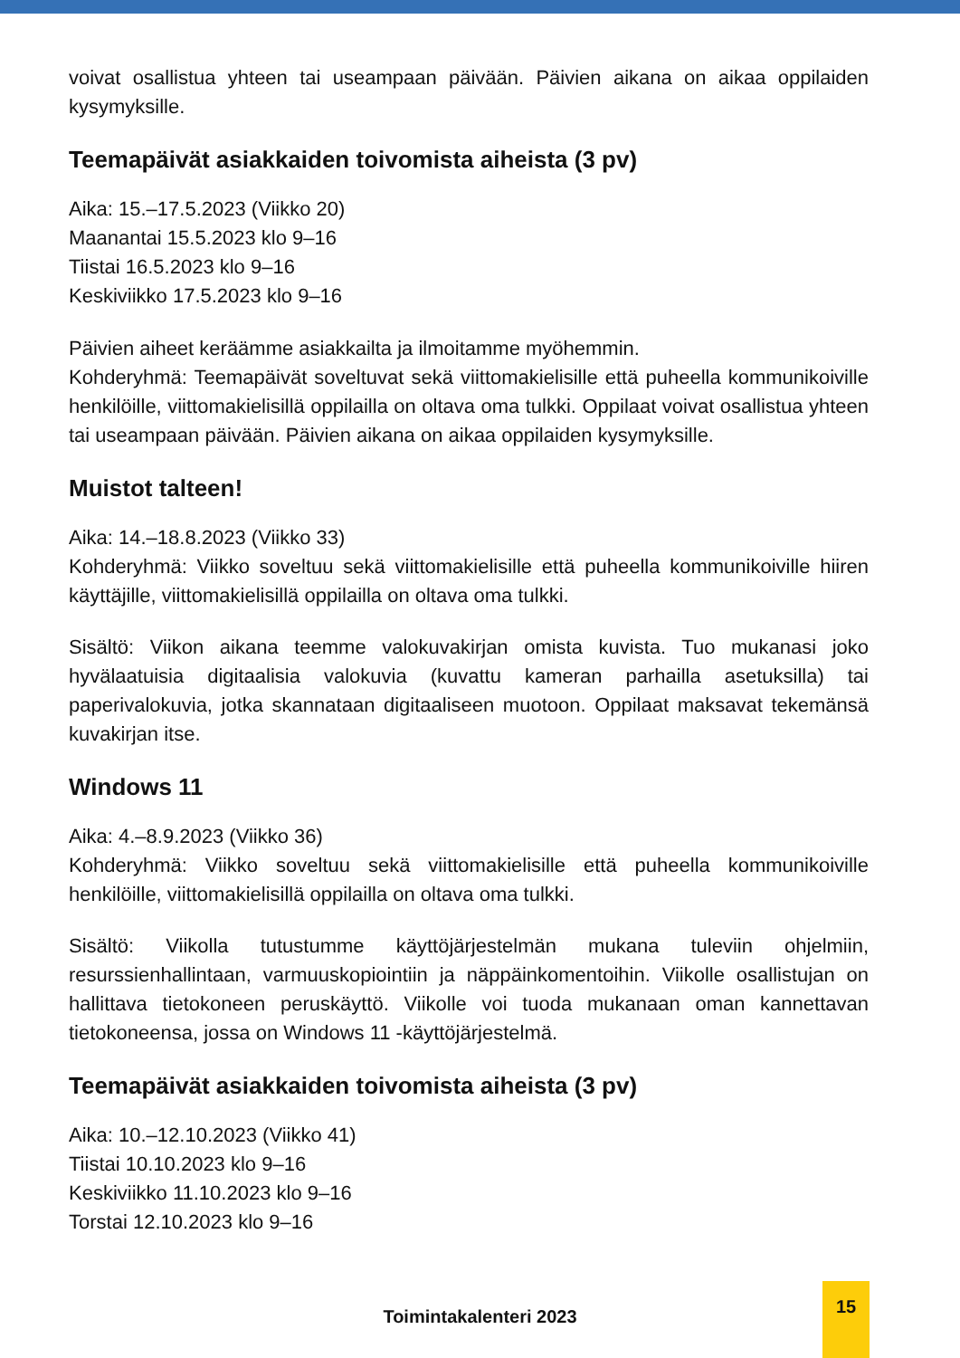voivat osallistua yhteen tai useampaan päivään. Päivien aikana on aikaa oppilaiden kysymyksille.
Teemapäivät asiakkaiden toivomista aiheista (3 pv)
Aika: 15.–17.5.2023 (Viikko 20)
Maanantai 15.5.2023 klo 9–16
Tiistai 16.5.2023 klo 9–16
Keskiviikko 17.5.2023 klo 9–16
Päivien aiheet keräämme asiakkailta ja ilmoitamme myöhemmin.
Kohderyhmä: Teemapäivät soveltuvat sekä viittomakielisille että puheella kommunikoiville henkilöille, viittomakielisillä oppilailla on oltava oma tulkki. Oppilaat voivat osallistua yhteen tai useampaan päivään. Päivien aikana on aikaa oppilaiden kysymyksille.
Muistot talteen!
Aika: 14.–18.8.2023 (Viikko 33)
Kohderyhmä: Viikko soveltuu sekä viittomakielisille että puheella kommunikoiville hiiren käyttäjille, viittomakielisillä oppilailla on oltava oma tulkki.
Sisältö: Viikon aikana teemme valokuvakirjan omista kuvista. Tuo mukanasi joko hyvälaatuisia digitaalisia valokuvia (kuvattu kameran parhailla asetuksilla) tai paperivalokuvia, jotka skannataan digitaaliseen muotoon. Oppilaat maksavat tekemänsä kuvakirjan itse.
Windows 11
Aika: 4.–8.9.2023 (Viikko 36)
Kohderyhmä: Viikko soveltuu sekä viittomakielisille että puheella kommunikoiville henkilöille, viittomakielisillä oppilailla on oltava oma tulkki.
Sisältö: Viikolla tutustumme käyttöjärjestelmän mukana tuleviin ohjelmiin, resurssienhallintaan, varmuuskopiointiin ja näppäinkomentoihin. Viikolle osallistujan on hallittava tietokoneen peruskäyttö. Viikolle voi tuoda mukanaan oman kannettavan tietokoneensa, jossa on Windows 11 -käyttöjärjestelmä.
Teemapäivät asiakkaiden toivomista aiheista (3 pv)
Aika: 10.–12.10.2023 (Viikko 41)
Tiistai 10.10.2023 klo 9–16
Keskiviikko 11.10.2023 klo 9–16
Torstai 12.10.2023 klo 9–16
Toimintakalenteri 2023
15